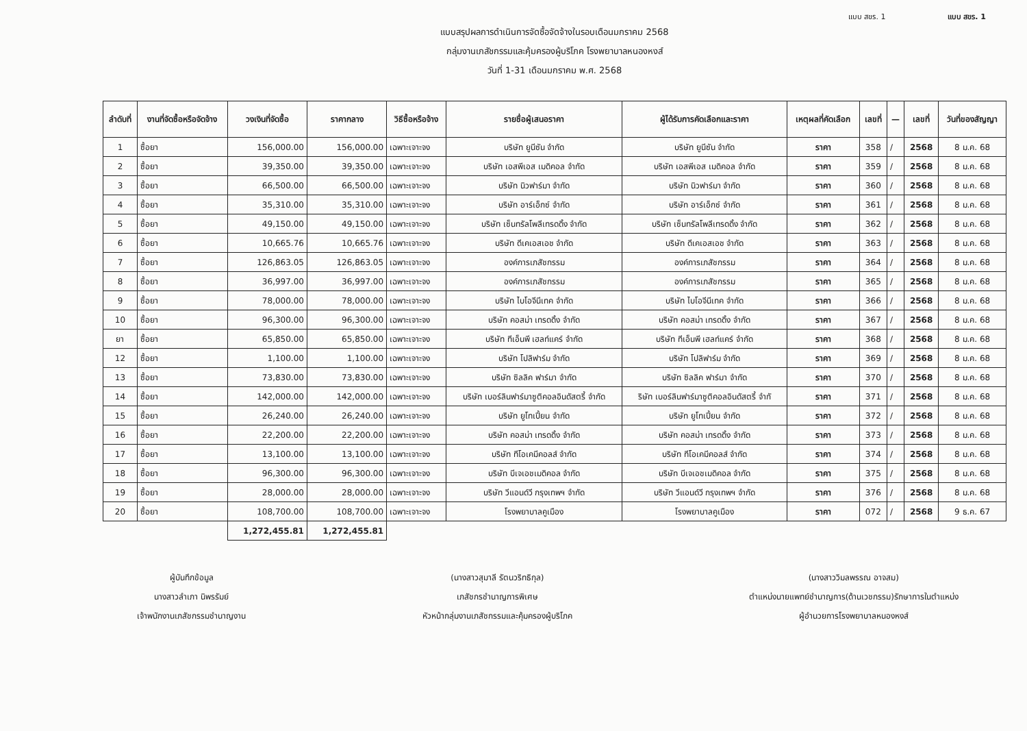แบบ สขร. 1 แบบ สขร. 1
แบบสรุปผลการดำเนินการจัดซื้อจัดจ้างในรอบเดือนมกราคม 2568
กลุ่มงานเภสัชกรรมและคุ้มครองผู้บริโภค โรงพยาบาลหนองหงส์
วันที่ 1-31 เดือนมกราคม พ.ศ. 2568
| ลำดับที่ | งานที่จัดซื้อหรือจัดจ้าง | วงเงินที่จัดซื้อ | ราคากลาง | วิธีซื้อหรือจ้าง | รายชื่อผู้เสนอราคา | ผู้ได้รับการคัดเลือกและราคา | เหตุผลที่คัดเลือก | เลขที่ | — | เลขที่ | วันที่ของสัญญา |
| --- | --- | --- | --- | --- | --- | --- | --- | --- | --- | --- | --- |
| 1 | ซื้อยา | 156,000.00 | 156,000.00 | เฉพาะเจาะจง | บริษัท ยูนีซัน จำกัด | บริษัท ยูนีซัน จำกัด | ราคา | 358 | / | 2568 | 8 ม.ค. 68 |
| 2 | ซื้อยา | 39,350.00 | 39,350.00 | เฉพาะเจาะจง | บริษัท เอสพีเอส เมดิคอล จำกัด | บริษัท เอสพีเอส เมดิคอล จำกัด | ราคา | 359 | / | 2568 | 8 ม.ค. 68 |
| 3 | ซื้อยา | 66,500.00 | 66,500.00 | เฉพาะเจาะจง | บริษัท นิวฟาร์มา จำกัด | บริษัท นิวฟาร์มา จำกัด | ราคา | 360 | / | 2568 | 8 ม.ค. 68 |
| 4 | ซื้อยา | 35,310.00 | 35,310.00 | เฉพาะเจาะจง | บริษัท อาร์เอ็กซ์ จำกัด | บริษัท อาร์เอ็กซ์ จำกัด | ราคา | 361 | / | 2568 | 8 ม.ค. 68 |
| 5 | ซื้อยา | 49,150.00 | 49,150.00 | เฉพาะเจาะจง | บริษัท เซ็นทรัลโพลีเทรดดิ้ง จำกัด | บริษัท เซ็นทรัลโพลีเทรดดิ้ง จำกัด | ราคา | 362 | / | 2568 | 8 ม.ค. 68 |
| 6 | ซื้อยา | 10,665.76 | 10,665.76 | เฉพาะเจาะจง | บริษัท ดีเคเอสเอช จำกัด | บริษัท ดีเคเอสเอช จำกัด | ราคา | 363 | / | 2568 | 8 ม.ค. 68 |
| 7 | ซื้อยา | 126,863.05 | 126,863.05 | เฉพาะเจาะจง | องค์การเภสัชกรรม | องค์การเภสัชกรรม | ราคา | 364 | / | 2568 | 8 ม.ค. 68 |
| 8 | ซื้อยา | 36,997.00 | 36,997.00 | เฉพาะเจาะจง | องค์การเภสัชกรรม | องค์การเภสัชกรรม | ราคา | 365 | / | 2568 | 8 ม.ค. 68 |
| 9 | ซื้อยา | 78,000.00 | 78,000.00 | เฉพาะเจาะจง | บริษัท ไบโอจีนีเทค จำกัด | บริษัท ไบโอจีนีเทค จำกัด | ราคา | 366 | / | 2568 | 8 ม.ค. 68 |
| 10 | ซื้อยา | 96,300.00 | 96,300.00 | เฉพาะเจาะจง | บริษัท คอสม่า เทรดดิ้ง จำกัด | บริษัท คอสม่า เทรดดิ้ง จำกัด | ราคา | 367 | / | 2568 | 8 ม.ค. 68 |
| ยา | ซื้อยา | 65,850.00 | 65,850.00 | เฉพาะเจาะจง | บริษัท ทีเอ็นพี เฮลท์แคร์ จำกัด | บริษัท ทีเอ็นพี เฮลท์แคร์ จำกัด | ราคา | 368 | / | 2568 | 8 ม.ค. 68 |
| 12 | ซื้อยา | 1,100.00 | 1,100.00 | เฉพาะเจาะจง | บริษัท โปลิฟาร์ม จำกัด | บริษัท โปลิฟาร์ม จำกัด | ราคา | 369 | / | 2568 | 8 ม.ค. 68 |
| 13 | ซื้อยา | 73,830.00 | 73,830.00 | เฉพาะเจาะจง | บริษัท ซิลลิค ฟาร์มา จำกัด | บริษัท ซิลลิค ฟาร์มา จำกัด | ราคา | 370 | / | 2568 | 8 ม.ค. 68 |
| 14 | ซื้อยา | 142,000.00 | 142,000.00 | เฉพาะเจาะจง | บริษัท เบอร์ลินฟาร์มาซูติคอลอินดัสตรี้ จำกัด | ริษัท เบอร์ลินฟาร์มาซูติคอลอินดัสตรี้ จำกั | ราคา | 371 | / | 2568 | 8 ม.ค. 68 |
| 15 | ซื้อยา | 26,240.00 | 26,240.00 | เฉพาะเจาะจง | บริษัท ยูโทเปี้ยน จำกัด | บริษัท ยูโทเปี้ยน จำกัด | ราคา | 372 | / | 2568 | 8 ม.ค. 68 |
| 16 | ซื้อยา | 22,200.00 | 22,200.00 | เฉพาะเจาะจง | บริษัท คอสม่า เทรดดิ้ง จำกัด | บริษัท คอสม่า เทรดดิ้ง จำกัด | ราคา | 373 | / | 2568 | 8 ม.ค. 68 |
| 17 | ซื้อยา | 13,100.00 | 13,100.00 | เฉพาะเจาะจง | บริษัท ทีโอเคมีคอลส์ จำกัด | บริษัท ทีโอเคมีคอลส์ จำกัด | ราคา | 374 | / | 2568 | 8 ม.ค. 68 |
| 18 | ซื้อยา | 96,300.00 | 96,300.00 | เฉพาะเจาะจง | บริษัท บีเจเอชเมดิคอล จำกัด | บริษัท บีเจเอชเมดิคอล จำกัด | ราคา | 375 | / | 2568 | 8 ม.ค. 68 |
| 19 | ซื้อยา | 28,000.00 | 28,000.00 | เฉพาะเจาะจง | บริษัท วีแอนด์วี กรุงเทพฯ จำกัด | บริษัท วีแอนด์วี กรุงเทพฯ จำกัด | ราคา | 376 | / | 2568 | 8 ม.ค. 68 |
| 20 | ซื้อยา | 108,700.00 | 108,700.00 | เฉพาะเจาะจง | โรงพยาบาลคูเมือง | โรงพยาบาลคูเมือง | ราคา | 072 | / | 2568 | 9 ธ.ค. 67 |
| | | 1,272,455.81 | 1,272,455.81 | | | | | | | | |
ผู้บันทึกข้อมูล
นางสาวลำเภา นิพรรัมย์
เจ้าพนักงานเภสัชกรรมชำนาญงาน
(นางสาวสุมาลี รัตนวริทธิกุล)
เภสัชกรชำนาญการพิเศษ
หัวหน้ากลุ่มงานเภสัชกรรมและคุ้มครองผู้บริโภค
(นางสาววิมลพรรณ อาจสม)
ตำแหน่งนายแพทย์ชำนาญการ(ด้านเวชกรรม)รักษาการในตำแหน่ง
ผู้อำนวยการโรงพยาบาลหนองหงส์